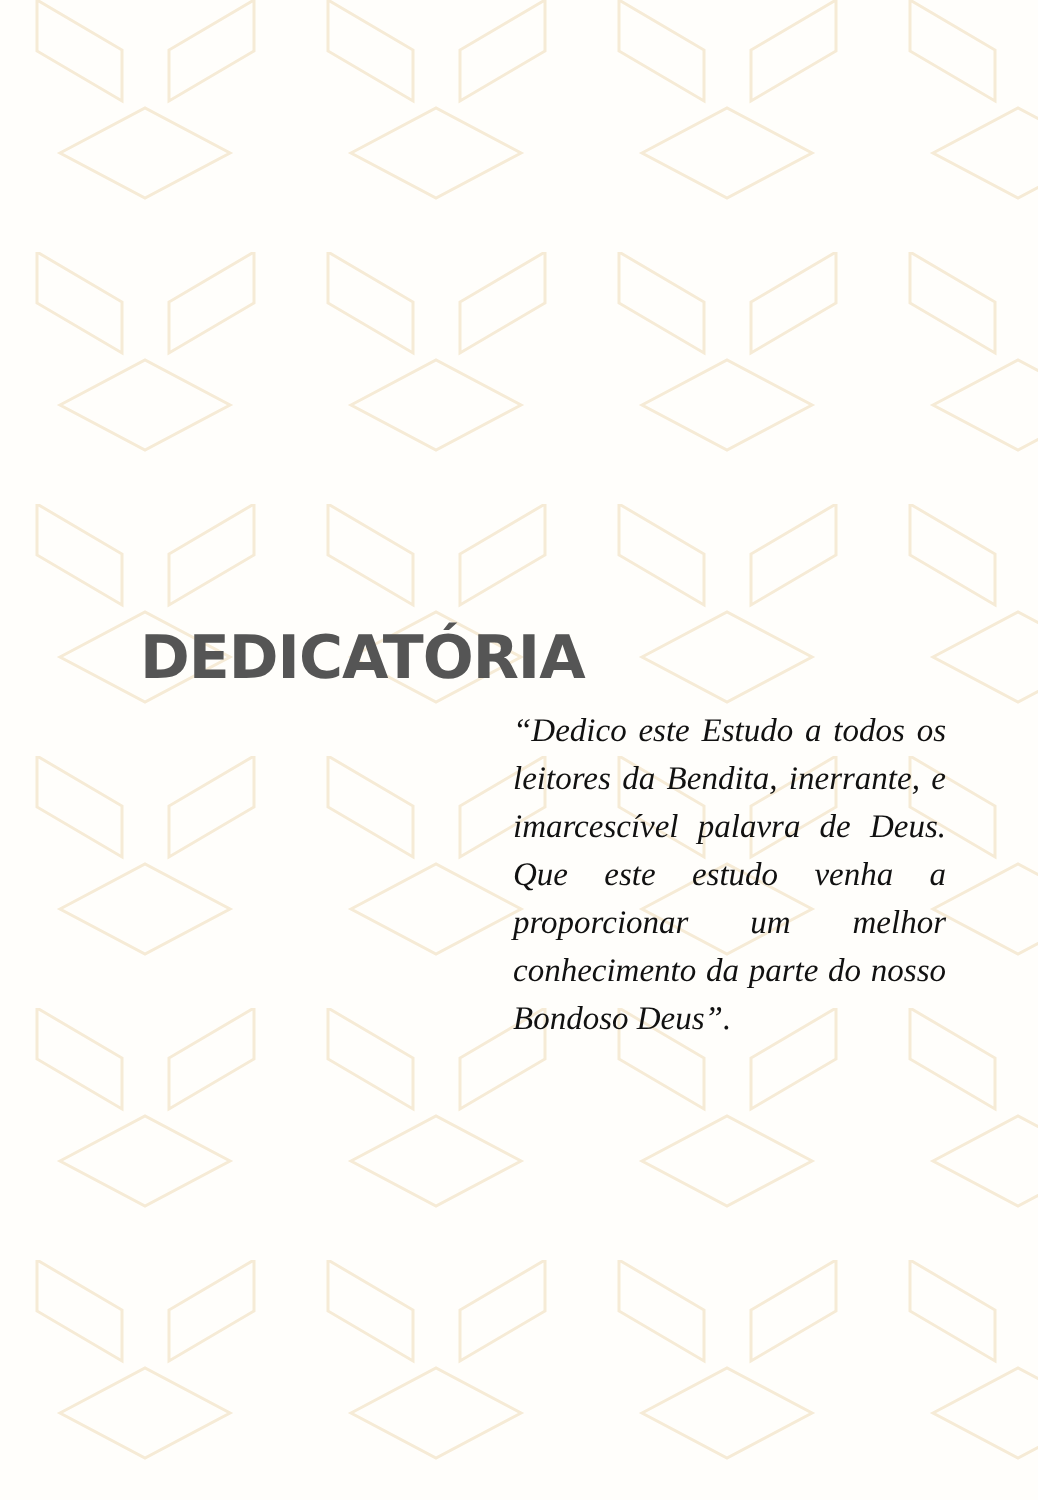DEDICATÓRIA
“Dedico este Estudo a todos os leitores da Bendita, inerrante, e imarcescível palavra de Deus. Que este estudo venha a proporcionar um melhor conhecimento da parte do nosso Bondoso Deus”.